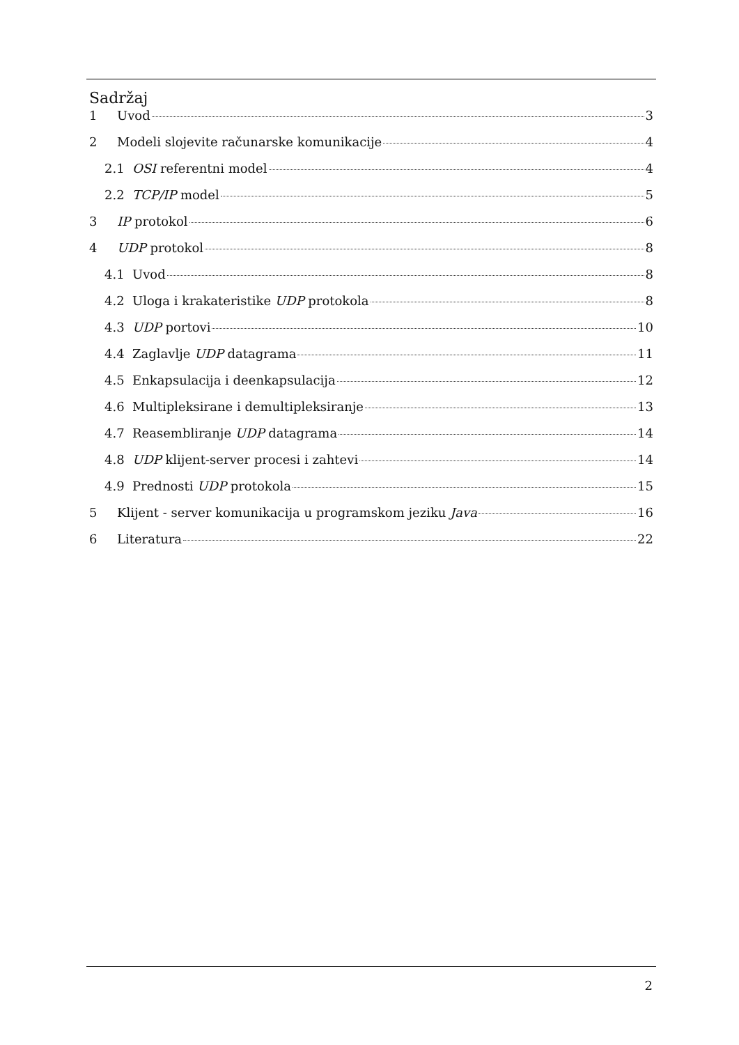Sadržaj
1 Uvod 3
2 Modeli slojevite računarske komunikacije 4
2.1 OSI referentni model 4
2.2 TCP/IP model 5
3 IP protokol 6
4 UDP protokol 8
4.1 Uvod 8
4.2 Uloga i krakateristike UDP protokola 8
4.3 UDP portovi 10
4.4 Zaglavlje UDP datagrama 11
4.5 Enkapsulacija i deenkapsulacija 12
4.6 Multipleksirane i demultipleksiranje 13
4.7 Reasembliranje UDP datagrama 14
4.8 UDP klijent-server procesi i zahtevi 14
4.9 Prednosti UDP protokola 15
5 Klijent - server komunikacija u programskom jeziku Java 16
6 Literatura 22
2